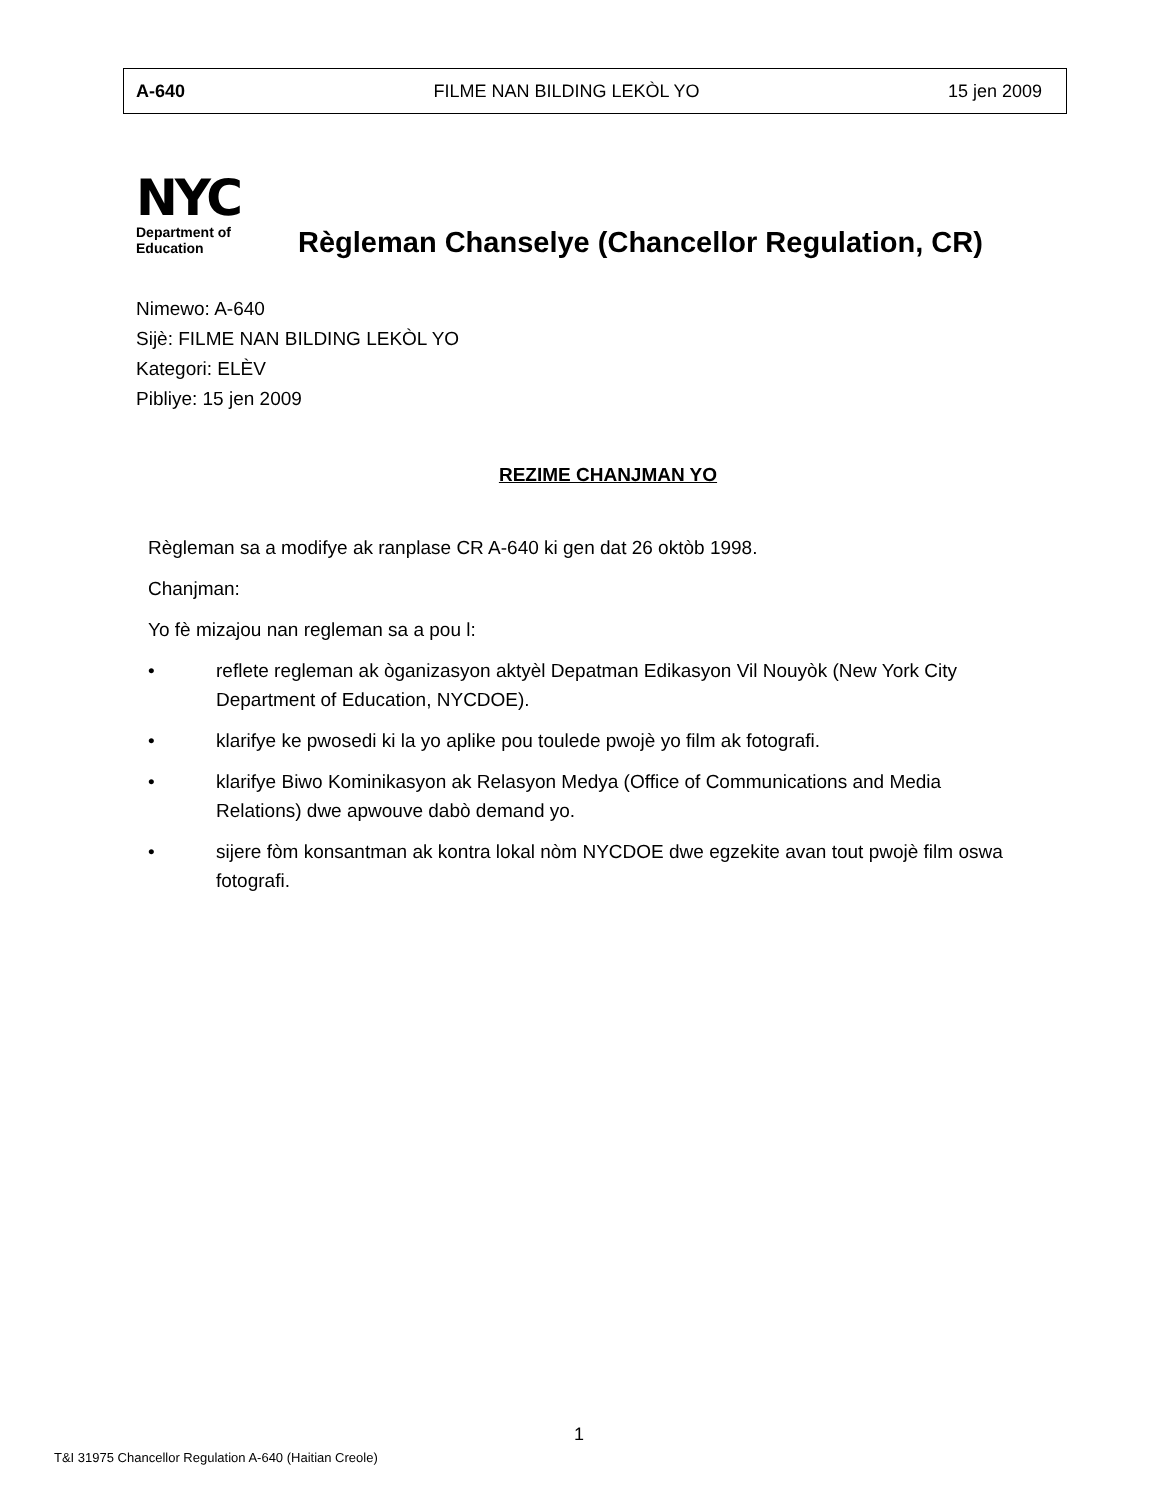A-640 FILME NAN BILDING LEKÒL YO 15 jen 2009
NYC
Department of
Education
Règleman Chanselye (Chancellor Regulation, CR)
Nimewo: A-640
Sijè: FILME NAN BILDING LEKÒL YO
Kategori: ELÈV
Pibliye: 15 jen 2009
REZIME CHANJMAN YO
Règleman sa a modifye ak ranplase CR A-640 ki gen dat 26 oktòb 1998.
Chanjman:
Yo fè mizajou nan regleman sa a pou l:
• reflete regleman ak òganizasyon aktyèl Depatman Edikasyon Vil Nouyòk (New York City Department of Education, NYCDOE).
• klarifye ke pwosedi ki la yo aplike pou toulede pwojè yo film ak fotografi.
• klarifye Biwo Kominikasyon ak Relasyon Medya (Office of Communications and Media Relations) dwe apwouve dabò demand yo.
• sijere fòm konsantman ak kontra lokal nòm NYCDOE dwe egzekite avan tout pwojè film oswa fotografi.
1
T&I 31975 Chancellor Regulation A-640 (Haitian Creole)